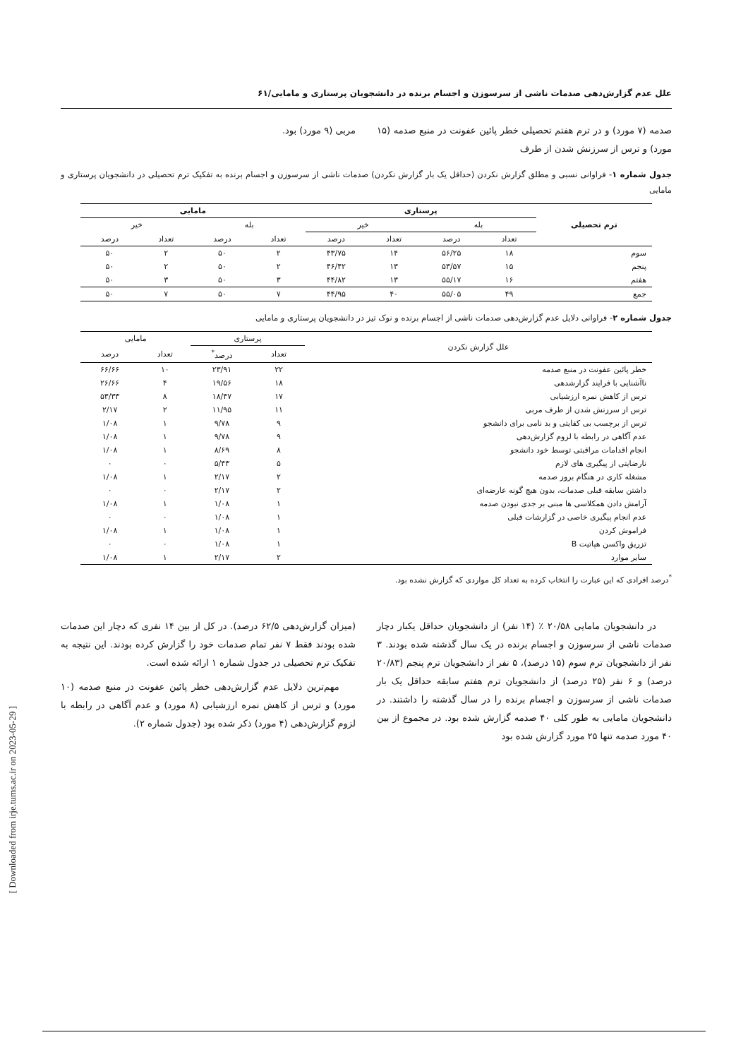[ Downloaded from irje.tums.ac.ir on 2023-05-29 ]
علل عدم گزارش‌دهی صدمات ناشی از سرسوزن و اجسام برنده در دانشجویان پرستاری و مامایی/۶۱
صدمه (۷ مورد) و در ترم هفتم تحصیلی خطر پائین عفونت در منبع صدمه (۱۵ مورد) و ترس از سرزنش شدن از طرف
مربی (۹ مورد) بود.
جدول شماره ۱- فراوانی نسبی و مطلق گزارش نکردن (حداقل یک بار گزارش نکردن) صدمات ناشی از سرسوزن و اجسام برنده به تفکیک ترم تحصیلی در دانشجویان پرستاری و مامایی
| ترم تحصیلی | پرستاری | | | | مامایی | | | |
| --- | --- | --- | --- | --- | --- | --- | --- | --- |
| | بله | | خیر | | بله | | خیر | |
| | تعداد | درصد | تعداد | درصد | تعداد | درصد | تعداد | درصد |
| سوم | ۱۸ | ۵۶/۲۵ | ۱۴ | ۴۳/۷۵ | ۲ | ۵۰ | ۲ | ۵۰ |
| پنجم | ۱۵ | ۵۳/۵۷ | ۱۳ | ۴۶/۴۲ | ۲ | ۵۰ | ۲ | ۵۰ |
| هفتم | ۱۶ | ۵۵/۱۷ | ۱۳ | ۴۴/۸۲ | ۳ | ۵۰ | ۳ | ۵۰ |
| جمع | ۴۹ | ۵۵/۰۵ | ۴۰ | ۴۴/۹۵ | ۷ | ۵۰ | ۷ | ۵۰ |
جدول شماره ۲- فراوانی دلایل عدم گزارش‌دهی صدمات ناشی از اجسام برنده و نوک تیز در دانشجویان پرستاری و مامایی
| علل گزارش نکردن | پرستاری | | مامایی | |
| --- | --- | --- | --- | --- |
| | تعداد | درصد<sup>*</sup> | تعداد | درصد |
| خطر پائین عفونت در منبع صدمه | ۲۲ | ۲۳/۹۱ | ۱۰ | ۶۶/۶۶ |
| ناآشنایی با فرایند گزارشدهی | ۱۸ | ۱۹/۵۶ | ۴ | ۲۶/۶۶ |
| ترس از کاهش نمره ارزشیابی | ۱۷ | ۱۸/۴۷ | ۸ | ۵۳/۳۳ |
| ترس از سرزنش شدن از طرف مربی | ۱۱ | ۱۱/۹۵ | ۲ | ۲/۱۷ |
| ترس از برچسب بی کفایتی و بد نامی برای دانشجو | ۹ | ۹/۷۸ | ۱ | ۱/۰۸ |
| عدم آگاهی در رابطه با لزوم گزارش‌دهی | ۹ | ۹/۷۸ | ۱ | ۱/۰۸ |
| انجام اقدامات مراقبتی توسط خود دانشجو | ۸ | ۸/۶۹ | ۱ | ۱/۰۸ |
| نارضایتی از پیگیری های لازم | ۵ | ۵/۴۳ | ۰ | ۰ |
| مشغله کاری در هنگام بروز صدمه | ۲ | ۲/۱۷ | ۱ | ۱/۰۸ |
| داشتن سابقه قبلی صدمات، بدون هیچ گونه عارضه‌ای | ۲ | ۲/۱۷ | ۰ | ۰ |
| آرامش دادن همکلاسی ها مبنی بر جدی نبودن صدمه | ۱ | ۱/۰۸ | ۱ | ۱/۰۸ |
| عدم انجام پیگیری خاصی در گزارشات قبلی | ۱ | ۱/۰۸ | ۰ | ۰ |
| فراموش کردن | ۱ | ۱/۰۸ | ۱ | ۱/۰۸ |
| تزریق واکسن هپاتیت B | ۱ | ۱/۰۸ | ۰ | ۰ |
| سایر موارد | ۲ | ۲/۱۷ | ۱ | ۱/۰۸ |
<sup>*</sup> درصد افرادی که این عبارت را انتخاب کرده به تعداد کل مواردی که گزارش نشده بود.
در دانشجویان مامایی ۲۰/۵۸ ٪ (۱۴ نفر) از دانشجویان حداقل یکبار دچار صدمات ناشی از سرسوزن و اجسام برنده در یک سال گذشته شده بودند. ۳ نفر از دانشجویان ترم سوم (۱۵ درصد)، ۵ نفر از دانشجویان ترم پنجم (۲۰/۸۳ درصد) و ۶ نفر (۲۵ درصد) از دانشجویان ترم هفتم سابقه حداقل یک بار صدمات ناشی از سرسوزن و اجسام برنده را در سال گذشته را داشتند. در دانشجویان مامایی به طور کلی ۴۰ صدمه گزارش شده بود. در مجموع از بین ۴۰ مورد صدمه تنها ۲۵ مورد گزارش شده بود
(میزان گزارش‌دهی ۶۲/۵ درصد). در کل از بین ۱۴ نفری که دچار این صدمات شده بودند فقط ۷ نفر تمام صدمات خود را گزارش کرده بودند. این نتیجه به تفکیک ترم تحصیلی در جدول شماره ۱ ارائه شده است.
مهم‌ترین دلایل عدم گزارش‌دهی خطر پائین عفونت در منبع صدمه (۱۰ مورد) و ترس از کاهش نمره ارزشیابی (۸ مورد) و عدم آگاهی در رابطه با لزوم گزارش‌دهی (۴ مورد) ذکر شده بود (جدول شماره ۲).